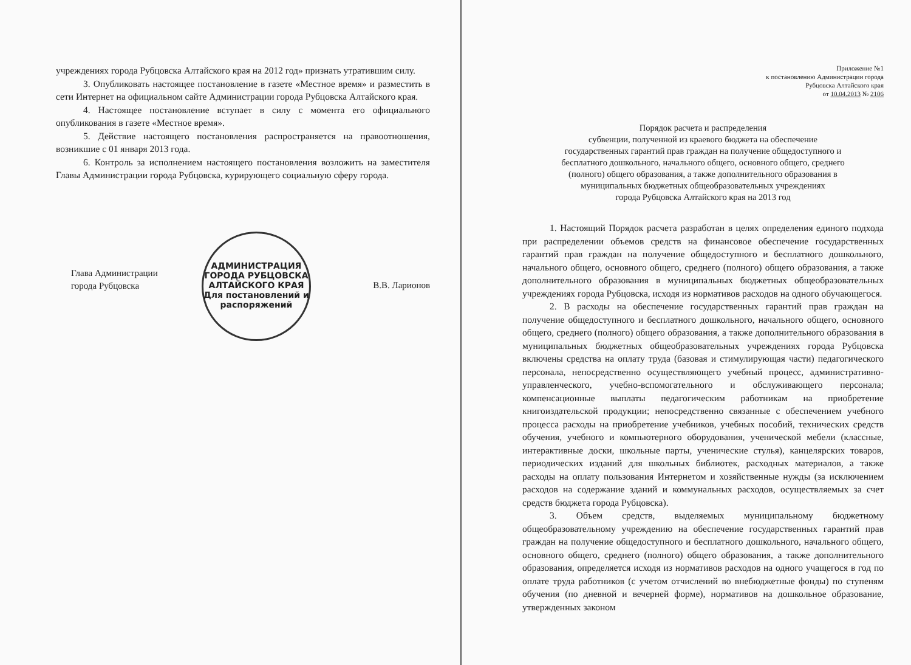учреждениях города Рубцовска Алтайского края на 2012 год» признать утратившим силу.
3. Опубликовать настоящее постановление в газете «Местное время» и разместить в сети Интернет на официальном сайте Администрации города Рубцовска Алтайского края.
4. Настоящее постановление вступает в силу с момента его официального опубликования в газете «Местное время».
5. Действие настоящего постановления распространяется на правоотношения, возникшие с 01 января 2013 года.
6. Контроль за исполнением настоящего постановления возложить на заместителя Главы Администрации города Рубцовска, курирующего социальную сферу города.
Глава Администрации
города Рубцовска
В.В. Ларионов
АДМИНИСТРАЦИЯ ГОРОДА РУБЦОВСКА АЛТАЙСКОГО КРАЯ
Для постановлений и распоряжений
Приложение №1
к постановлению Администрации города
Рубцовска Алтайского края
от 10.04.2013 № 2106
Порядок расчета и распределения
субвенции, полученной из краевого бюджета на обеспечение
государственных гарантий прав граждан на получение общедоступного и
бесплатного дошкольного, начального общего, основного общего, среднего
(полного) общего образования, а также дополнительного образования в
муниципальных бюджетных общеобразовательных учреждениях
города Рубцовска Алтайского края на 2013 год
1. Настоящий Порядок расчета разработан в целях определения единого подхода при распределении объемов средств на финансовое обеспечение государственных гарантий прав граждан на получение общедоступного и бесплатного дошкольного, начального общего, основного общего, среднего (полного) общего образования, а также дополнительного образования в муниципальных бюджетных общеобразовательных учреждениях города Рубцовска, исходя из нормативов расходов на одного обучающегося.
2. В расходы на обеспечение государственных гарантий прав граждан на получение общедоступного и бесплатного дошкольного, начального общего, основного общего, среднего (полного) общего образования, а также дополнительного образования в муниципальных бюджетных общеобразовательных учреждениях города Рубцовска включены средства на оплату труда (базовая и стимулирующая части) педагогического персонала, непосредственно осуществляющего учебный процесс, административно-управленческого, учебно-вспомогательного и обслуживающего персонала; компенсационные выплаты педагогическим работникам на приобретение книгоиздательской продукции; непосредственно связанные с обеспечением учебного процесса расходы на приобретение учебников, учебных пособий, технических средств обучения, учебного и компьютерного оборудования, ученической мебели (классные, интерактивные доски, школьные парты, ученические стулья), канцелярских товаров, периодических изданий для школьных библиотек, расходных материалов, а также расходы на оплату пользования Интернетом и хозяйственные нужды (за исключением расходов на содержание зданий и коммунальных расходов, осуществляемых за счет средств бюджета города Рубцовска).
3. Объем средств, выделяемых муниципальному бюджетному общеобразовательному учреждению на обеспечение государственных гарантий прав граждан на получение общедоступного и бесплатного дошкольного, начального общего, основного общего, среднего (полного) общего образования, а также дополнительного образования, определяется исходя из нормативов расходов на одного учащегося в год по оплате труда работников (с учетом отчислений во внебюджетные фонды) по ступеням обучения (по дневной и вечерней форме), нормативов на дошкольное образование, утвержденных законом